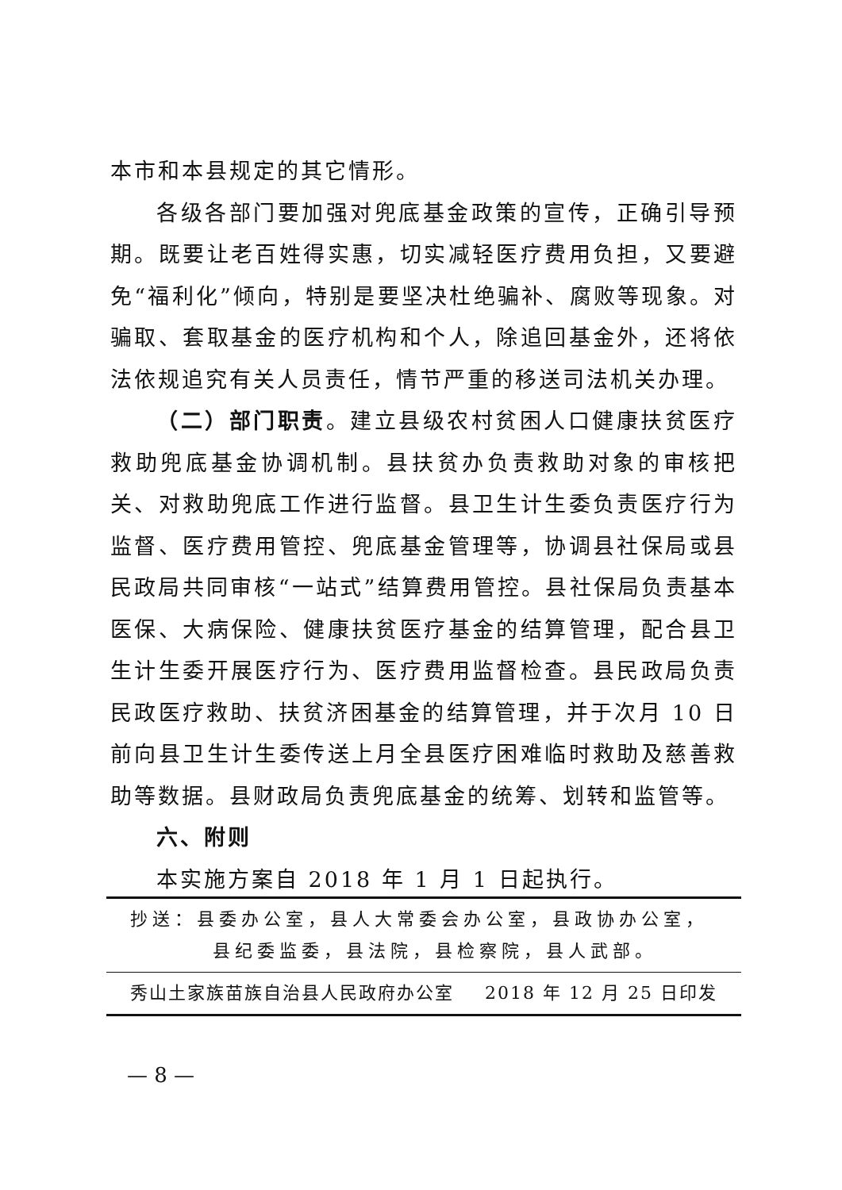本市和本县规定的其它情形。
各级各部门要加强对兜底基金政策的宣传，正确引导预期。既要让老百姓得实惠，切实减轻医疗费用负担，又要避免“福利化”倾向，特别是要坚决杜绝骗补、腐败等现象。对骗取、套取基金的医疗机构和个人，除追回基金外，还将依法依规追究有关人员责任，情节严重的移送司法机关办理。
（二）部门职责。建立县级农村贫困人口健康扶贫医疗救助兜底基金协调机制。县扶贫办负责救助对象的审核把关、对救助兜底工作进行监督。县卫生计生委负责医疗行为监督、医疗费用管控、兜底基金管理等，协调县社保局或县民政局共同审核“一站式”结算费用管控。县社保局负责基本医保、大病保险、健康扶贫医疗基金的结算管理，配合县卫生计生委开展医疗行为、医疗费用监督检查。县民政局负责民政医疗救助、扶贫济困基金的结算管理，并于次月 10 日前向县卫生计生委传送上月全县医疗困难临时救助及慈善救助等数据。县财政局负责兜底基金的统筹、划转和监管等。
六、附则
本实施方案自 2018 年 1 月 1 日起执行。
抄送：县委办公室，县人大常委会办公室，县政协办公室，
县纪委监委，县法院，县检察院，县人武部。
秀山土家族苗族自治县人民政府办公室 2018 年 12 月 25 日印发
— 8 —